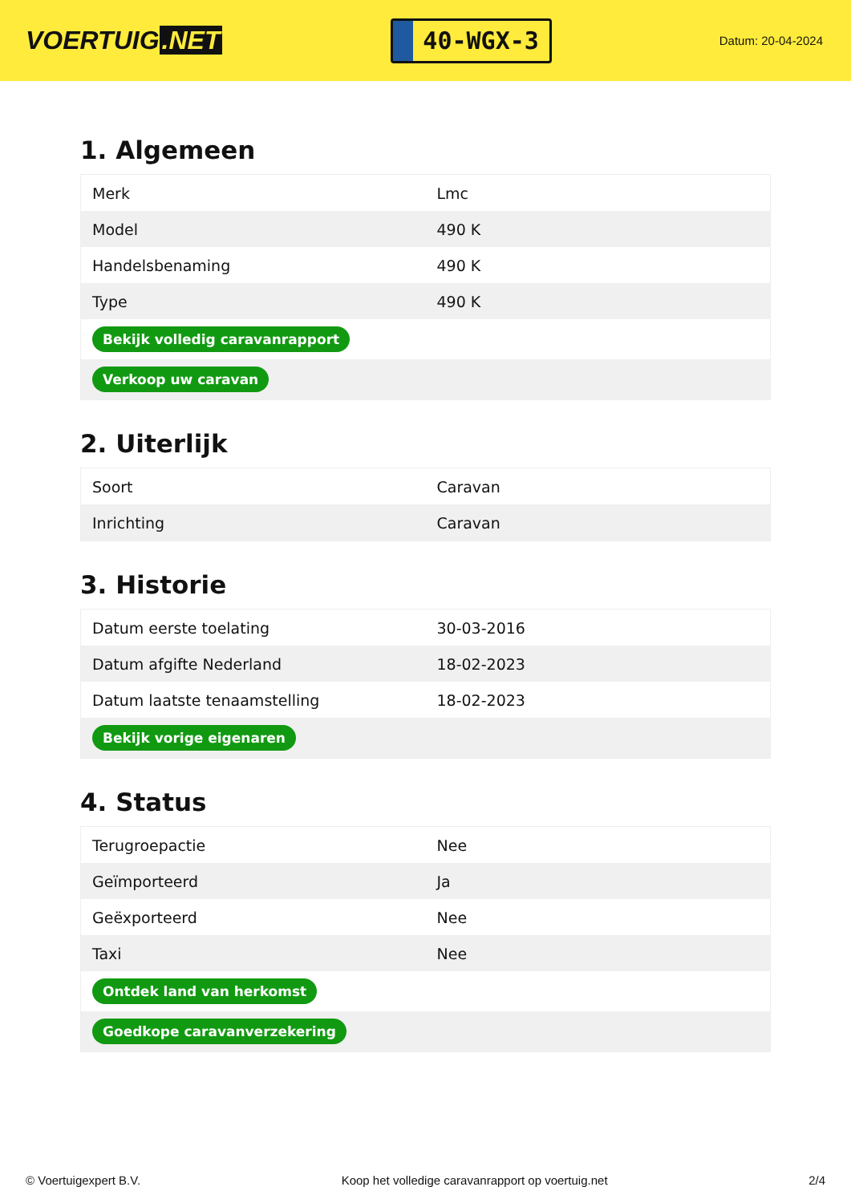VOERTUIG.NET
40-WGX-3
Datum: 20-04-2024
1. Algemeen
| Merk | Lmc |
| Model | 490 K |
| Handelsbenaming | 490 K |
| Type | 490 K |
| Bekijk volledig caravanrapport | |
| Verkoop uw caravan | |
2. Uiterlijk
| Soort | Caravan |
| Inrichting | Caravan |
3. Historie
| Datum eerste toelating | 30-03-2016 |
| Datum afgifte Nederland | 18-02-2023 |
| Datum laatste tenaamstelling | 18-02-2023 |
| Bekijk vorige eigenaren | |
4. Status
| Terugroepactie | Nee |
| Geïmporteerd | Ja |
| Geëxporteerd | Nee |
| Taxi | Nee |
| Ontdek land van herkomst | |
| Goedkope caravanverzekering | |
© Voertuigexpert B.V. Koop het volledige caravanrapport op voertuig.net 2/4